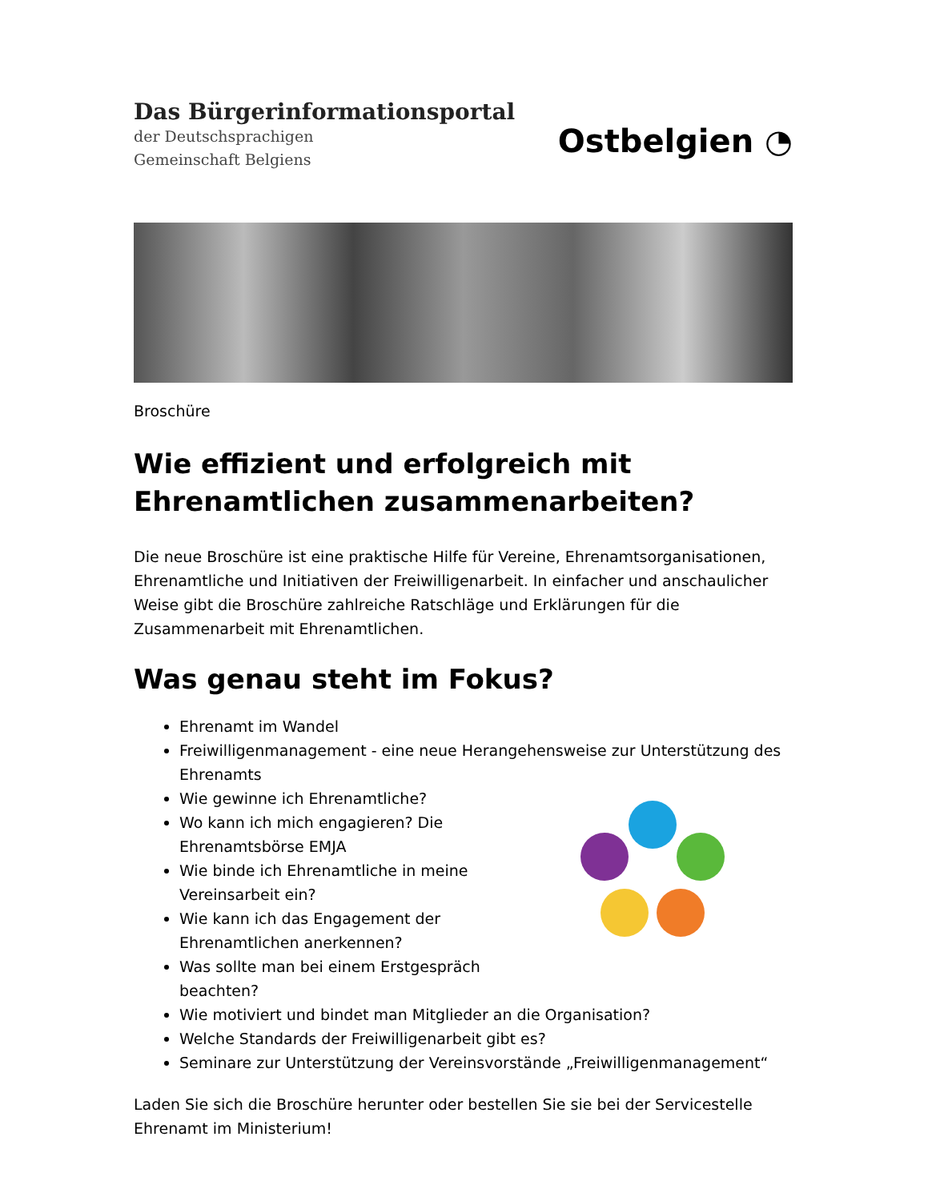Das Bürgerinformationsportal
der Deutschsprachigen
Gemeinschaft Belgiens
Ostbelgien ◔
Broschüre
Wie effizient und erfolgreich mit Ehrenamtlichen zusammenarbeiten?
Die neue Broschüre ist eine praktische Hilfe für Vereine, Ehrenamtsorganisationen, Ehrenamtliche und Initiativen der Freiwilligenarbeit. In einfacher und anschaulicher Weise gibt die Broschüre zahlreiche Ratschläge und Erklärungen für die Zusammenarbeit mit Ehrenamtlichen.
Was genau steht im Fokus?
Ehrenamt im Wandel
Freiwilligenmanagement - eine neue Herangehensweise zur Unterstützung des Ehrenamts
Wie gewinne ich Ehrenamtliche?
Wo kann ich mich engagieren? Die Ehrenamtsbörse EMJA
Wie binde ich Ehrenamtliche in meine Vereinsarbeit ein?
Wie kann ich das Engagement der Ehrenamtlichen anerkennen?
Was sollte man bei einem Erstgespräch beachten?
Wie motiviert und bindet man Mitglieder an die Organisation?
Welche Standards der Freiwilligenarbeit gibt es?
Seminare zur Unterstützung der Vereinsvorstände „Freiwilligenmanagement“
Laden Sie sich die Broschüre herunter oder bestellen Sie sie bei der Servicestelle Ehrenamt im Ministerium!